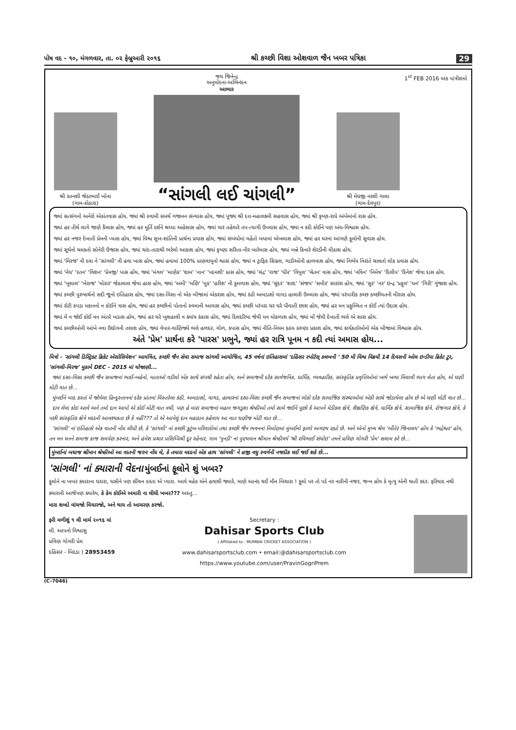પોષ વદ - ૧૦, મંગળવાર, તા. ૦૨ ફેબ્રુઆરી ૨૦૧૬ શ્રી કચ્છી વિશા ઓશવાળ જૈન ખબર પત્રિકા 29
જય જિનેન્દ્ર 1<sup>st</sup> FEB 2016 અંક પાંત્રીશમો
શ્રી રતનશી જેઠાભાઈ ખોના
(ગામ-કોઠારા)
અનુમોદના-અભિનંદન
આભાર
“સાંગલી લઈ ચાંગલી”
શ્રી મેઘજી નરશી ગાલા
(ગામ-દેવપુર)
જ્યાં સત્સંગનો અનેરો એકાંતવાસ હોય, જ્યાં શ્રી સ્વામી સમર્થ ગજાનન સંન્યાસ હોય, જ્યાં પૂજ્ય શ્રી દત્ત-મહાલક્ષ્મી સહવાસ હોય, જ્યાં શ્રી કૃષ્ણ-રાધે અંબેમાંનો રાસ હોય.
જ્યાં હર તીર્થ લાગે જાણે કૈલાસ હોય, જ્યાં હર મૂર્તિ દર્શને શ્રધ્ધા અહેસાસ હોય, જ્યાં વાર તહેવારે તપ-ત્યાગી ઉપવાસ હોય, જ્યાં ન કદી કોઈને પણ અંધ-વિશ્વાસ હોય.
જ્યાં હર નજર દેખાતી પ્રેમની પ્યાસ હોય, જ્યાં વિશ્વ સુખ-શાંતિની પ્રાર્થના પ્રયાસ હોય, જ્યાં સંબંધોમાં વહેતો બધામાં એખલાસ હોય, જ્યાં હર ઘરનાં આંગણે ફૂલોની સુવાસ હોય.
જ્યાં સૂર્યનો ચમકતો સોનેરી ઉજાસ હોય, જ્યાં ચાંદ-તારાથી ભરેલો આકાશ હોય, જ્યાં કૃષ્ણા સરિતા-નીર બારેમાસ હોય, જ્યાં બન્ને કિનારે શેરડીની મીઠાશ હોય.
જ્યાં 'મિરજ' ની દવા ને 'સાંગલી' ની હવા ખાસ હોય, જ્યાં હવામાં 100% પ્રાણવાયુનો શ્વાસ હોય, જ્યાં ન ટ્રાફિક સિગ્નલ, ગાડીઓની હાળવાશ હોય, જ્યાં નિર્ભય નિરાંતે ચાલતો લોક પ્રવાસ હોય.
જ્યાં 'મેઘ' 'રતન' 'વિશન' 'પ્રેમજી' પાસ હોય, જ્યાં 'મંગલ' 'માણેક' 'શામ' 'નાન' 'પદમશી' પ્રાસ હોય, જ્યાં 'ચંદ્ર' 'રાજ' 'ધીર' 'વિપુલ' 'ચેતન' વાસ હોય, જ્યાં 'નવિન' 'નિમેષ' 'દિલીપ' 'દિનેશ' જેવા દાસ હોય.
જ્યાં 'ખુશાલ' 'ખેરાજ' 'મોરાર' જેઠાલાલ જેવા હાસ હોય, જ્યાં 'અમી' 'મણિ' 'મુક' 'હરીશ' ની કુમળાશ હોય, જ્યાં 'સુંદર' 'શરદ' 'સંજય' 'સમીર' સારાંશ હોય, જ્યાં 'સુર' 'નર' ઇન્દ્ર 'પ્રફુલ' 'ધન' 'ગિરી' ગુંજાશ હોય.
જ્યાં કચ્છી પુરુષાર્થનો સદી જૂનો ઇતિહાસ હોય, જ્યાં દસા-વિસા નો એક બીજામાં એકરાશ હોય, જ્યાં કંઠી અબડાસો વાગડ હાલારી ઉલ્લાસ હોય, જ્યાં પરંપારીક કચ્છ કચ્છીયતની મીરાસ હોય.
જ્યાં રોટી કપડા મકાનનો ન કોઈને ત્રાસ હોય, જ્યાં હર કચ્છીનો પોતાનો સ્વમાની આવાસ હોય, જ્યાં કચ્છી પરંપરા ઘર ઘરે પીવાતી છાશ હોય, જ્યાં હર મન પ્રફુલ્લિત ન કોઈ ત્યાં ઉદાસ હોય.
જ્યાં મેં ન જોઈ કોઈ મન અંતરે ખડાસ હોય, જ્યાં હર ઘરે ખુશહાલી ન ક્યાંય કંકાસ હોય, જ્યાં દિલદરિયા જેવી મન મોકળાશ હોય, જ્યાં માઁ જેવી દેખાતી ભલે એ સાસ હોય.
જ્યાં કચ્છીઓની આંખે નવા ઉદ્યોગની તલાશ હોય, જ્યાં વેપાર-વાણિજ્યે ભલે હળદર, ગોળ, કપાસ હોય, જ્યાં નીતિ-નિયમ હૃદય કરુણા પ્રકાશ હોય, જ્યાં કાર્યકર્તાઓનો એક બીજામાં વિશ્વાસ હોય.
અંતે 'પ્રેમ' પ્રાર્થના કરે 'પારસ' પ્રભુને, જ્યાં હર રાત્રિ પૂનમ ન કદી ત્યાં અમાસ હોય...
મિત્રો - 'સાંગલી ડિસ્ટ્રિક્ટ ક્રિકેટ એસોસિયેશન' આમંત્રિત, કચ્છી જૈન સેવા સમાજ સાંગલી આયોજિત, 45 વર્ષનાં ઇતિહાસમાં 'દહિંસર સ્પોર્ટસ્ ક્લબની ' 50 મી વિશ્વ વિક્રમી 14 દિવસની ઓલ ઇન્ડીયા ક્રિકેટ ટુર, 'સાંગલી-મિરજ' મુકામે DEC - 2015 માં યોજાણી...
જ્યાં દસા-વિસા કચ્છી જૈન સમાજનાં ભાઈ-બહેનો, માતાઓ વડીલો એક સાથે સંપથી રહેતા હોય, અને સમાજની દરેક સાર્વજનિક, ધાર્મિક, વ્યવહારિક, સાંસ્કૃતિક પ્રવૃત્તિઓમાં ખભે ખભા મિલાવી ભાગ લેતા હોય, એ ઘણી મોટી વાત છે...
મુંબઈને બાદ કરતાં મેં જોયેલા હિન્દુસ્તાનનાં દરેક પ્રાંતમાં વિસ્તરેલા કંઠી, અબડાસો, વાગડ, હાલારનાં દસા-વિસા કચ્છી જૈન સમાજનાં લોકો દરેક સામાજિક સંસ્થાઓમાં એકી સાથે જોડાયેલા હોય છે એ ઘણી મોટી વાત છે...
દાન લેવા કોઇ આવે અને તમો દાન આપો એ કોઈ મોટી વાત નથી, પણ હે મારા સમાજનાં મહાન જગડુશા શ્રેષ્ઠીઓ તમો સામે જઈને પૂછો કે આપને મેડીકલ ક્ષેત્રે, શૈક્ષણિક ક્ષેત્રે, ધાર્મિક ક્ષેત્રે, સામાજિક ક્ષેત્રે, રોજગાર ક્ષેત્રે, કે પછી સાંસ્કૃતિક ક્ષેત્રે મદદની આવશ્યકતા છે કે નહીં??? તો એ આપેલું દાન મહાદાન કહેવાય આ વાત ઘણીજ મોટી વાત છે...
'સાંગલી' નાં ઇતિહાસે એક વાતની નોંધ લીધી છે, કે 'સાંગલી' નાં કચ્છી કુટુંબ-પરિવારોમાં તથા કચ્છી જૈન ભવનનાં નિર્માણમાં મુંબઈનો ફાળો અગણ્ય રહ્યો છે. અને એનો મુખ્ય શ્રેય 'બૌંતેર જિનાલય' હોય કે 'ભદ્રેશ્વર' હોય, તન મન ધનને સમાજ કાજ સમર્પણ કરનાર, અને હંમેશ પ્રચાર પ્રસિધ્ધિથી દૂર રહેનાર, ગામ 'પુનડી' નાં પુણ્યવાન શ્રીમાન શ્રેષ્ઠીવર્ય 'શ્રી રવિભાઈ સંઘોઇ' તમને પ્રવિણ ગોગરી 'પ્રેમ' સલામ કરે છે...
મુંબઈનાં બધાજ શ્રીમાન શ્રેષ્ઠીઓ આ વાતની જરુર નોંધ લે, કે તમારા મદદનો એક હાથ 'સાંગલી' ને હજી વધુ સ્વર્ગની નજદીક લઈ જઈ શકે છે...
'સાંગલી' નાં ક્યારાની વેદના મુંબઈનાં ફૂલોને શું ખબર?
ફૂલોને ના ખબર ક્યારાના ઘરારા, ઘસીને પણ સીંચન કરતા એ પ્યારા. આવે મહેક એને હવાથી જ્યારે, માણે આનંદ થઈ મૌન બિચારા ! ફૂલો પર તો પડે નર નારીની નજર, જન્મ હોય કે મૃત્યુ એની થાતી કદર. ફરિયાદ નથી ક્યારાની આજેપણ ક્યારેય, કે કેમ કોઈએ અમારી ના લીધી ખબર??? અસ્તુ...
મારા શબ્દો વાંચજો વિચારજો, અને થાય તો આચરણ કરજો.
ફરી મળીશું ૧ લી માર્ચ ૨૦૧૬ માં
લી. આપનો વિશ્વાસુ
પ્રવિણ ગોગરી પ્રેમ
દહિંસર - બિદડા ) 28953459
Secretary :
Dahisar Sports Club
( Affiliated to : MUMBAI CRICKET ASSOCIATION )
www.dahisarsportsclub.com • email:@dahisarsportsclub.com
https://www.youtube.com/user/PravinGogriPrem
(C-7046)